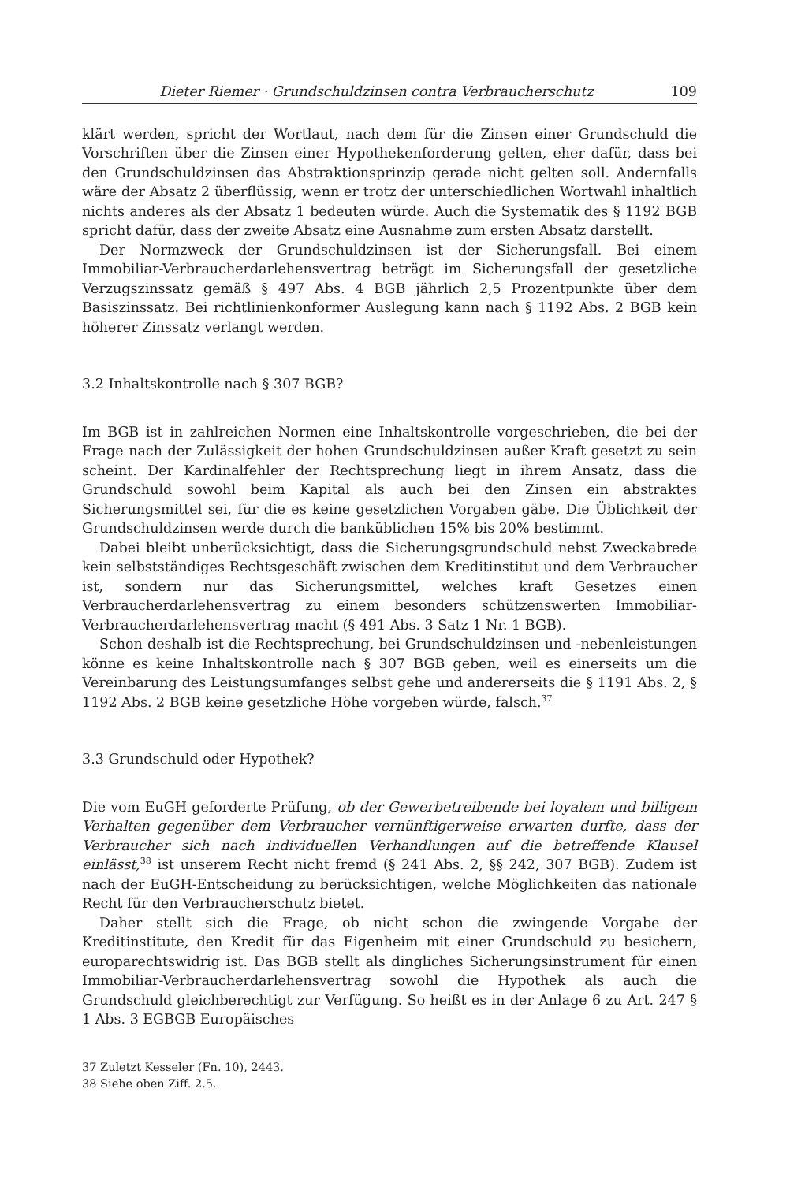Dieter Riemer · Grundschuldzinsen contra Verbraucherschutz 109
klärt werden, spricht der Wortlaut, nach dem für die Zinsen einer Grundschuld die Vorschriften über die Zinsen einer Hypothekenforderung gelten, eher dafür, dass bei den Grundschuldzinsen das Abstraktionsprinzip gerade nicht gelten soll. Andernfalls wäre der Absatz 2 überflüssig, wenn er trotz der unterschiedlichen Wortwahl inhaltlich nichts anderes als der Absatz 1 bedeuten würde. Auch die Systematik des § 1192 BGB spricht dafür, dass der zweite Absatz eine Ausnahme zum ersten Absatz darstellt.
Der Normzweck der Grundschuldzinsen ist der Sicherungsfall. Bei einem Immobiliar-Verbraucherdarlehensvertrag beträgt im Sicherungsfall der gesetzliche Verzugszinssatz gemäß § 497 Abs. 4 BGB jährlich 2,5 Prozentpunkte über dem Basiszinssatz. Bei richtlinienkonformer Auslegung kann nach § 1192 Abs. 2 BGB kein höherer Zinssatz verlangt werden.
3.2 Inhaltskontrolle nach § 307 BGB?
Im BGB ist in zahlreichen Normen eine Inhaltskontrolle vorgeschrieben, die bei der Frage nach der Zulässigkeit der hohen Grundschuldzinsen außer Kraft gesetzt zu sein scheint. Der Kardinalfehler der Rechtsprechung liegt in ihrem Ansatz, dass die Grundschuld sowohl beim Kapital als auch bei den Zinsen ein abstraktes Sicherungsmittel sei, für die es keine gesetzlichen Vorgaben gäbe. Die Üblichkeit der Grundschuldzinsen werde durch die banküblichen 15% bis 20% bestimmt.
Dabei bleibt unberücksichtigt, dass die Sicherungsgrundschuld nebst Zweckabrede kein selbstständiges Rechtsgeschäft zwischen dem Kreditinstitut und dem Verbraucher ist, sondern nur das Sicherungsmittel, welches kraft Gesetzes einen Verbraucherdarlehensvertrag zu einem besonders schützenswerten Immobiliar-Verbraucherdarlehensvertrag macht (§ 491 Abs. 3 Satz 1 Nr. 1 BGB).
Schon deshalb ist die Rechtsprechung, bei Grundschuldzinsen und -nebenleistungen könne es keine Inhaltskontrolle nach § 307 BGB geben, weil es einerseits um die Vereinbarung des Leistungsumfanges selbst gehe und andererseits die § 1191 Abs. 2, § 1192 Abs. 2 BGB keine gesetzliche Höhe vorgeben würde, falsch.<sup>37</sup>
3.3 Grundschuld oder Hypothek?
Die vom EuGH geforderte Prüfung, ob der Gewerbetreibende bei loyalem und billigem Verhalten gegenüber dem Verbraucher vernünftigerweise erwarten durfte, dass der Verbraucher sich nach individuellen Verhandlungen auf die betreffende Klausel einlässt,<sup>38</sup> ist unserem Recht nicht fremd (§ 241 Abs. 2, §§ 242, 307 BGB). Zudem ist nach der EuGH-Entscheidung zu berücksichtigen, welche Möglichkeiten das nationale Recht für den Verbraucherschutz bietet.
Daher stellt sich die Frage, ob nicht schon die zwingende Vorgabe der Kreditinstitute, den Kredit für das Eigenheim mit einer Grundschuld zu besichern, europarechtswidrig ist. Das BGB stellt als dingliches Sicherungsinstrument für einen Immobiliar-Verbraucherdarlehensvertrag sowohl die Hypothek als auch die Grundschuld gleichberechtigt zur Verfügung. So heißt es in der Anlage 6 zu Art. 247 § 1 Abs. 3 EGBGB Europäisches
37 Zuletzt Kesseler (Fn. 10), 2443.
38 Siehe oben Ziff. 2.5.